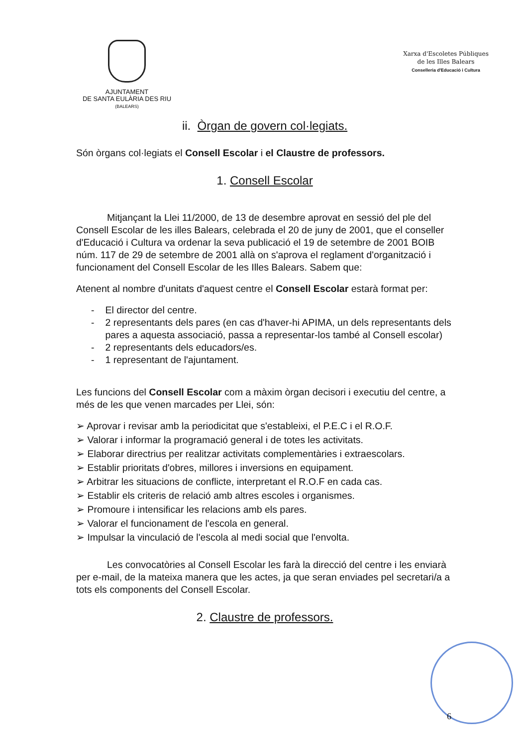AJUNTAMENT
DE SANTA EULÀRIA DES RIU
(BALEARS)
Xarxa d'Escoletes Públiques
de les Illes Balears
Conselleria d'Educació i Cultura
ii. Òrgan de govern col·legiats.
Són òrgans col·legiats el Consell Escolar i el Claustre de professors.
1. Consell Escolar
Mitjançant la Llei 11/2000, de 13 de desembre aprovat en sessió del ple del Consell Escolar de les illes Balears, celebrada el 20 de juny de 2001, que el conseller d'Educació i Cultura va ordenar la seva publicació el 19 de setembre de 2001 BOIB núm. 117 de 29 de setembre de 2001 allà on s'aprova el reglament d'organització i funcionament del Consell Escolar de les Illes Balears. Sabem que:
Atenent al nombre d'unitats d'aquest centre el Consell Escolar estarà format per:
- El director del centre.
- 2 representants dels pares (en cas d'haver-hi APIMA, un dels representants dels pares a aquesta associació, passa a representar-los també al Consell escolar)
- 2 representants dels educadors/es.
- 1 representant de l'ajuntament.
Les funcions del Consell Escolar com a màxim òrgan decisori i executiu del centre, a més de les que venen marcades per Llei, són:
➢ Aprovar i revisar amb la periodicitat que s'estableixi, el P.E.C i el R.O.F.
➢ Valorar i informar la programació general i de totes les activitats.
➢ Elaborar directrius per realitzar activitats complementàries i extraescolars.
➢ Establir prioritats d'obres, millores i inversions en equipament.
➢ Arbitrar les situacions de conflicte, interpretant el R.O.F en cada cas.
➢ Establir els criteris de relació amb altres escoles i organismes.
➢ Promoure i intensificar les relacions amb els pares.
➢ Valorar el funcionament de l'escola en general.
➢ Impulsar la vinculació de l'escola al medi social que l'envolta.
Les convocatòries al Consell Escolar les farà la direcció del centre i les enviarà per e-mail, de la mateixa manera que les actes, ja que seran enviades pel secretari/a a tots els components del Consell Escolar.
2. Claustre de professors.
6